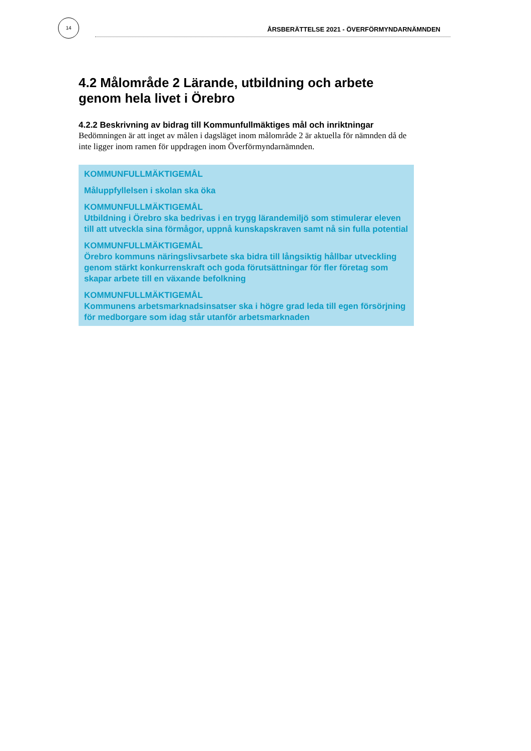14
ÅRSBERÄTTELSE 2021 - ÖVERFÖRMYNDARNÄMNDEN
4.2 Målområde 2 Lärande, utbildning och arbete genom hela livet i Örebro
4.2.2 Beskrivning av bidrag till Kommunfullmäktiges mål och inriktningar
Bedömningen är att inget av målen i dagsläget inom målområde 2 är aktuella för nämnden då de inte ligger inom ramen för uppdragen inom Överförmyndarnämnden.
KOMMUNFULLMÄKTIGEMÅL
Måluppfyllelsen i skolan ska öka
KOMMUNFULLMÄKTIGEMÅL
Utbildning i Örebro ska bedrivas i en trygg lärandemiljö som stimulerar eleven till att utveckla sina förmågor, uppnå kunskapskraven samt nå sin fulla potential
KOMMUNFULLMÄKTIGEMÅL
Örebro kommuns näringslivsarbete ska bidra till långsiktig hållbar utveckling genom stärkt konkurrenskraft och goda förutsättningar för fler företag som skapar arbete till en växande befolkning
KOMMUNFULLMÄKTIGEMÅL
Kommunens arbetsmarknadsinsatser ska i högre grad leda till egen försörjning för medborgare som idag står utanför arbetsmarknaden